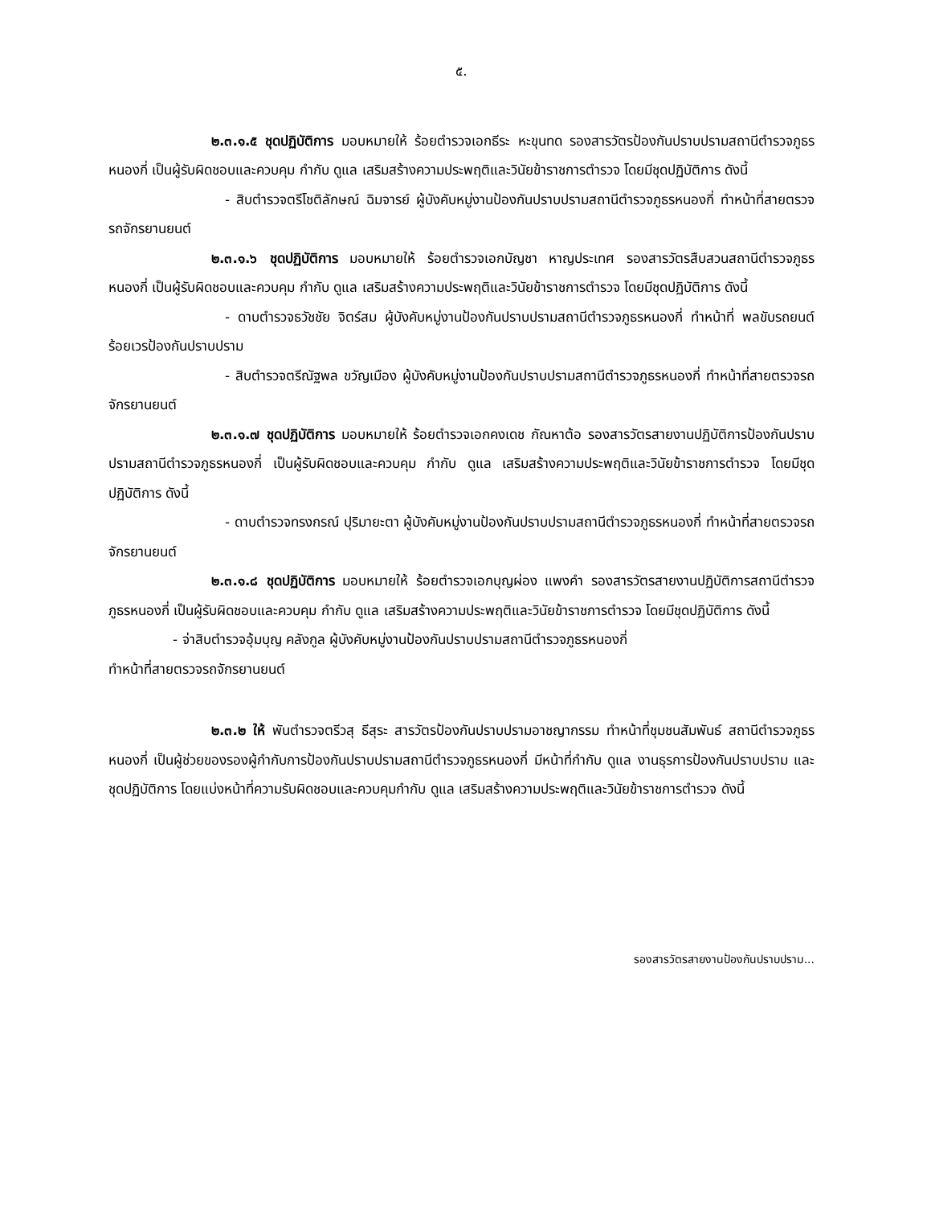๕.
๒.๓.๑.๕ ชุดปฏิบัติการ มอบหมายให้ ร้อยตำรวจเอกธีระ หะขุนทด รองสารวัตรป้องกันปราบปรามสถานีตำรวจภูธรหนองกี่ เป็นผู้รับผิดชอบและควบคุม กำกับ ดูแล เสริมสร้างความประพฤติและวินัยข้าราชการตำรวจ โดยมีชุดปฏิบัติการ ดังนี้
- สิบตำรวจตรีโชติลักษณ์ ฉิมจารย์ ผู้บังคับหมู่งานป้องกันปราบปรามสถานีตำรวจภูธรหนองกี่ ทำหน้าที่สายตรวจรถจักรยานยนต์
๒.๓.๑.๖ ชุดปฏิบัติการ มอบหมายให้ ร้อยตำรวจเอกบัญชา หาญประเทศ รองสารวัตรสืบสวนสถานีตำรวจภูธรหนองกี่ เป็นผู้รับผิดชอบและควบคุม กำกับ ดูแล เสริมสร้างความประพฤติและวินัยข้าราชการตำรวจ โดยมีชุดปฏิบัติการ ดังนี้
- ดาบตำรวจธวัชชัย จิตร์สม ผู้บังคับหมู่งานป้องกันปราบปรามสถานีตำรวจภูธรหนองกี่ ทำหน้าที่ พลขับรถยนต์ร้อยเวรป้องกันปราบปราม
- สิบตำรวจตรีณัฐพล ขวัญเมือง ผู้บังคับหมู่งานป้องกันปราบปรามสถานีตำรวจภูธรหนองกี่ ทำหน้าที่สายตรวจรถจักรยานยนต์
๒.๓.๑.๗ ชุดปฏิบัติการ มอบหมายให้ ร้อยตำรวจเอกคงเดช กัณหาต้อ รองสารวัตรสายงานปฏิบัติการป้องกันปราบปรามสถานีตำรวจภูธรหนองกี่ เป็นผู้รับผิดชอบและควบคุม กำกับ ดูแล เสริมสร้างความประพฤติและวินัยข้าราชการตำรวจ โดยมีชุดปฏิบัติการ ดังนี้
- ดาบตำรวจทรงกรณ์ ปุริมายะตา ผู้บังคับหมู่งานป้องกันปราบปรามสถานีตำรวจภูธรหนองกี่ ทำหน้าที่สายตรวจรถจักรยานยนต์
๒.๓.๑.๘ ชุดปฏิบัติการ มอบหมายให้ ร้อยตำรวจเอกบุญผ่อง แพงคำ รองสารวัตรสายงานปฏิบัติการสถานีตำรวจภูธรหนองกี่ เป็นผู้รับผิดชอบและควบคุม กำกับ ดูแล เสริมสร้างความประพฤติและวินัยข้าราชการตำรวจ โดยมีชุดปฏิบัติการ ดังนี้
- จ่าสิบตำรวจอุ้มบุญ คลังกูล ผู้บังคับหมู่งานป้องกันปราบปรามสถานีตำรวจภูธรหนองกี่
ทำหน้าที่สายตรวจรถจักรยานยนต์
๒.๓.๒ ให้ พันตำรวจตรีวสุ ธีสุระ สารวัตรป้องกันปราบปรามอาชญากรรม ทำหน้าที่ชุมชนสัมพันธ์ สถานีตำรวจภูธรหนองกี่ เป็นผู้ช่วยของรองผู้กำกับการป้องกันปราบปรามสถานีตำรวจภูธรหนองกี่ มีหน้าที่กำกับ ดูแล งานธุรการป้องกันปราบปราม และชุดปฏิบัติการ โดยแบ่งหน้าที่ความรับผิดชอบและควบคุมกำกับ ดูแล เสริมสร้างความประพฤติและวินัยข้าราชการตำรวจ ดังนี้
รองสารวัตรสายงานป้องกันปราบปราม...